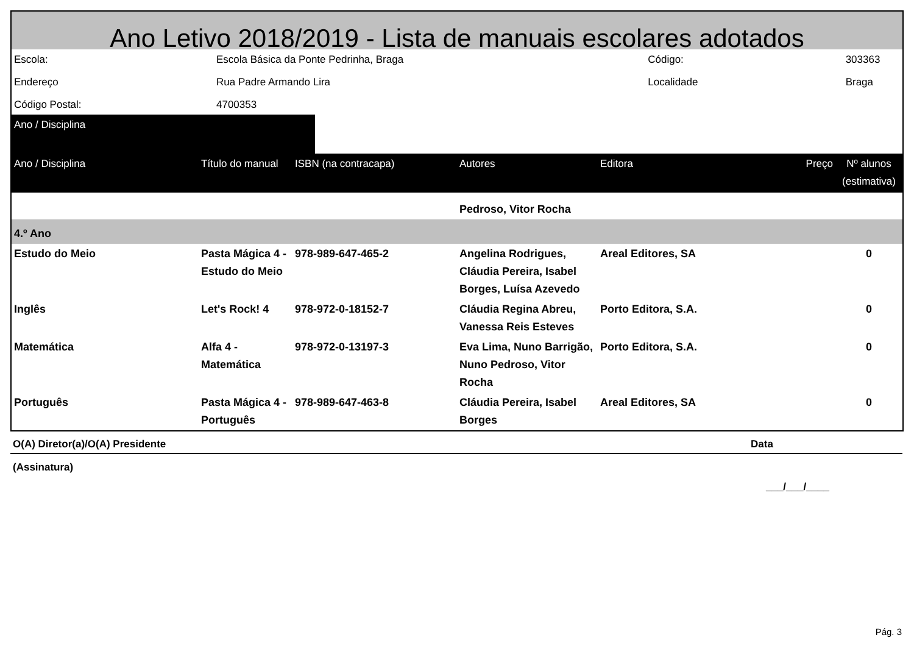Ano Letivo 2018/2019 - Lista de manuais escolares adotados
| Escola: | Escola Básica da Ponte Pedrinha, Braga | Código: | 303363 |
| Endereço | Rua Padre Armando Lira | Localidade | Braga |
| Código Postal: | 4700353 | | |
| Ano / Disciplina | | | |
| Ano / Disciplina | Título do manual | ISBN (na contracapa) | Autores | Editora | Preço | Nº alunos (estimativa) |
| --- | --- | --- | --- | --- | --- | --- |
| | | | Pedroso, Vitor Rocha | | | |
| 4.º Ano | | | | | | |
| Estudo do Meio | Pasta Mágica 4 - Estudo do Meio | 978-989-647-465-2 | Angelina Rodrigues, Cláudia Pereira, Isabel Borges, Luísa Azevedo | Areal Editores, SA | | 0 |
| Inglês | Let's Rock! 4 | 978-972-0-18152-7 | Cláudia Regina Abreu, Vanessa Reis Esteves | Porto Editora, S.A. | | 0 |
| Matemática | Alfa 4 - Matemática | 978-972-0-13197-3 | Eva Lima, Nuno Barrigão, Nuno Pedroso, Vitor Rocha | Porto Editora, S.A. | | 0 |
| Português | Pasta Mágica 4 - Português | 978-989-647-463-8 | Cláudia Pereira, Isabel Borges | Areal Editores, SA | | 0 |
O(A) Diretor(a)/O(A) Presidente Data
(Assinatura)
___/___/____
Pág. 3